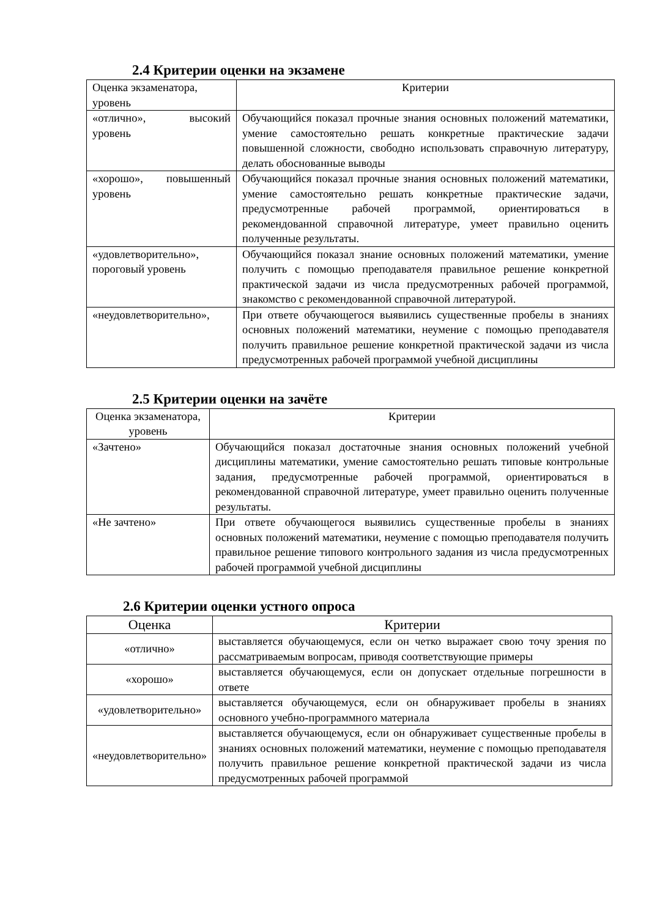2.4 Критерии оценки на экзамене
| Оценка экзаменатора, уровень | Критерии |
| --- | --- |
| «отлично», высокий уровень | Обучающийся показал прочные знания основных положений математики, умение самостоятельно решать конкретные практические задачи повышенной сложности, свободно использовать справочную литературу, делать обоснованные выводы |
| «хорошо», повышенный уровень | Обучающийся показал прочные знания основных положений математики, умение самостоятельно решать конкретные практические задачи, предусмотренные рабочей программой, ориентироваться в рекомендованной справочной литературе, умеет правильно оценить полученные результаты. |
| «удовлетворительно», пороговый уровень | Обучающийся показал знание основных положений математики, умение получить с помощью преподавателя правильное решение конкретной практической задачи из числа предусмотренных рабочей программой, знакомство с рекомендованной справочной литературой. |
| «неудовлетворительно», | При ответе обучающегося выявились существенные пробелы в знаниях основных положений математики, неумение с помощью преподавателя получить правильное решение конкретной практической задачи из числа предусмотренных рабочей программой учебной дисциплины |
2.5 Критерии оценки на зачёте
| Оценка экзаменатора, уровень | Критерии |
| --- | --- |
| «Зачтено» | Обучающийся показал достаточные знания основных положений учебной дисциплины математики, умение самостоятельно решать типовые контрольные задания, предусмотренные рабочей программой, ориентироваться в рекомендованной справочной литературе, умеет правильно оценить полученные результаты. |
| «Не зачтено» | При ответе обучающегося выявились существенные пробелы в знаниях основных положений математики, неумение с помощью преподавателя получить правильное решение типового контрольного задания из числа предусмотренных рабочей программой учебной дисциплины |
2.6 Критерии оценки устного опроса
| Оценка | Критерии |
| --- | --- |
| «отлично» | выставляется обучающемуся, если он четко выражает свою точу зрения по рассматриваемым вопросам, приводя соответствующие примеры |
| «хорошо» | выставляется обучающемуся, если он допускает отдельные погрешности в ответе |
| «удовлетворительно» | выставляется обучающемуся, если он обнаруживает пробелы в знаниях основного учебно-программного материала |
| «неудовлетворительно» | выставляется обучающемуся, если он обнаруживает существенные пробелы в знаниях основных положений математики, неумение с помощью преподавателя получить правильное решение конкретной практической задачи из числа предусмотренных рабочей программой |